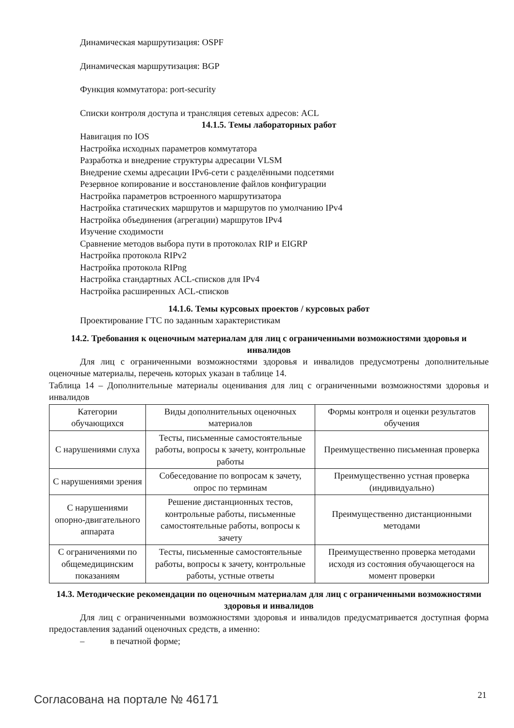Динамическая маршрутизация: OSPF
Динамическая маршрутизация: BGP
Функция коммутатора: port-security
Списки контроля доступа и трансляция сетевых адресов: ACL
14.1.5. Темы лабораторных работ
Навигация по IOS
Настройка исходных параметров коммутатора
Разработка и внедрение структуры адресации VLSM
Внедрение схемы адресации IPv6-сети с разделёнными подсетями
Резервное копирование и восстановление файлов конфигурации
Настройка параметров встроенного маршрутизатора
Настройка статических маршрутов и маршрутов по умолчанию IPv4
Настройка объединения (агрегации) маршрутов IPv4
Изучение сходимости
Сравнение методов выбора пути в протоколах RIP и EIGRP
Настройка протокола RIPv2
Настройка протокола RIPng
Настройка стандартных ACL-списков для IPv4
Настройка расширенных ACL-списков
14.1.6. Темы курсовых проектов / курсовых работ
Проектирование ГТС по заданным характеристикам
14.2. Требования к оценочным материалам для лиц с ограниченными возможностями здоровья и инвалидов
Для лиц с ограниченными возможностями здоровья и инвалидов предусмотрены дополнительные оценочные материалы, перечень которых указан в таблице 14.
Таблица 14 – Дополнительные материалы оценивания для лиц с ограниченными возможностями здоровья и инвалидов
| Категории обучающихся | Виды дополнительных оценочных материалов | Формы контроля и оценки результатов обучения |
| С нарушениями слуха | Тесты, письменные самостоятельные работы, вопросы к зачету, контрольные работы | Преимущественно письменная проверка |
| С нарушениями зрения | Собеседование по вопросам к зачету, опрос по терминам | Преимущественно устная проверка (индивидуально) |
| С нарушениями опорно-двигательного аппарата | Решение дистанционных тестов, контрольные работы, письменные самостоятельные работы, вопросы к зачету | Преимущественно дистанционными методами |
| С ограничениями по общемедицинским показаниям | Тесты, письменные самостоятельные работы, вопросы к зачету, контрольные работы, устные ответы | Преимущественно проверка методами исходя из состояния обучающегося на момент проверки |
14.3. Методические рекомендации по оценочным материалам для лиц с ограниченными возможностями здоровья и инвалидов
Для лиц с ограниченными возможностями здоровья и инвалидов предусматривается доступная форма предоставления заданий оценочных средств, а именно:
– в печатной форме;
Согласована на портале № 46171 21